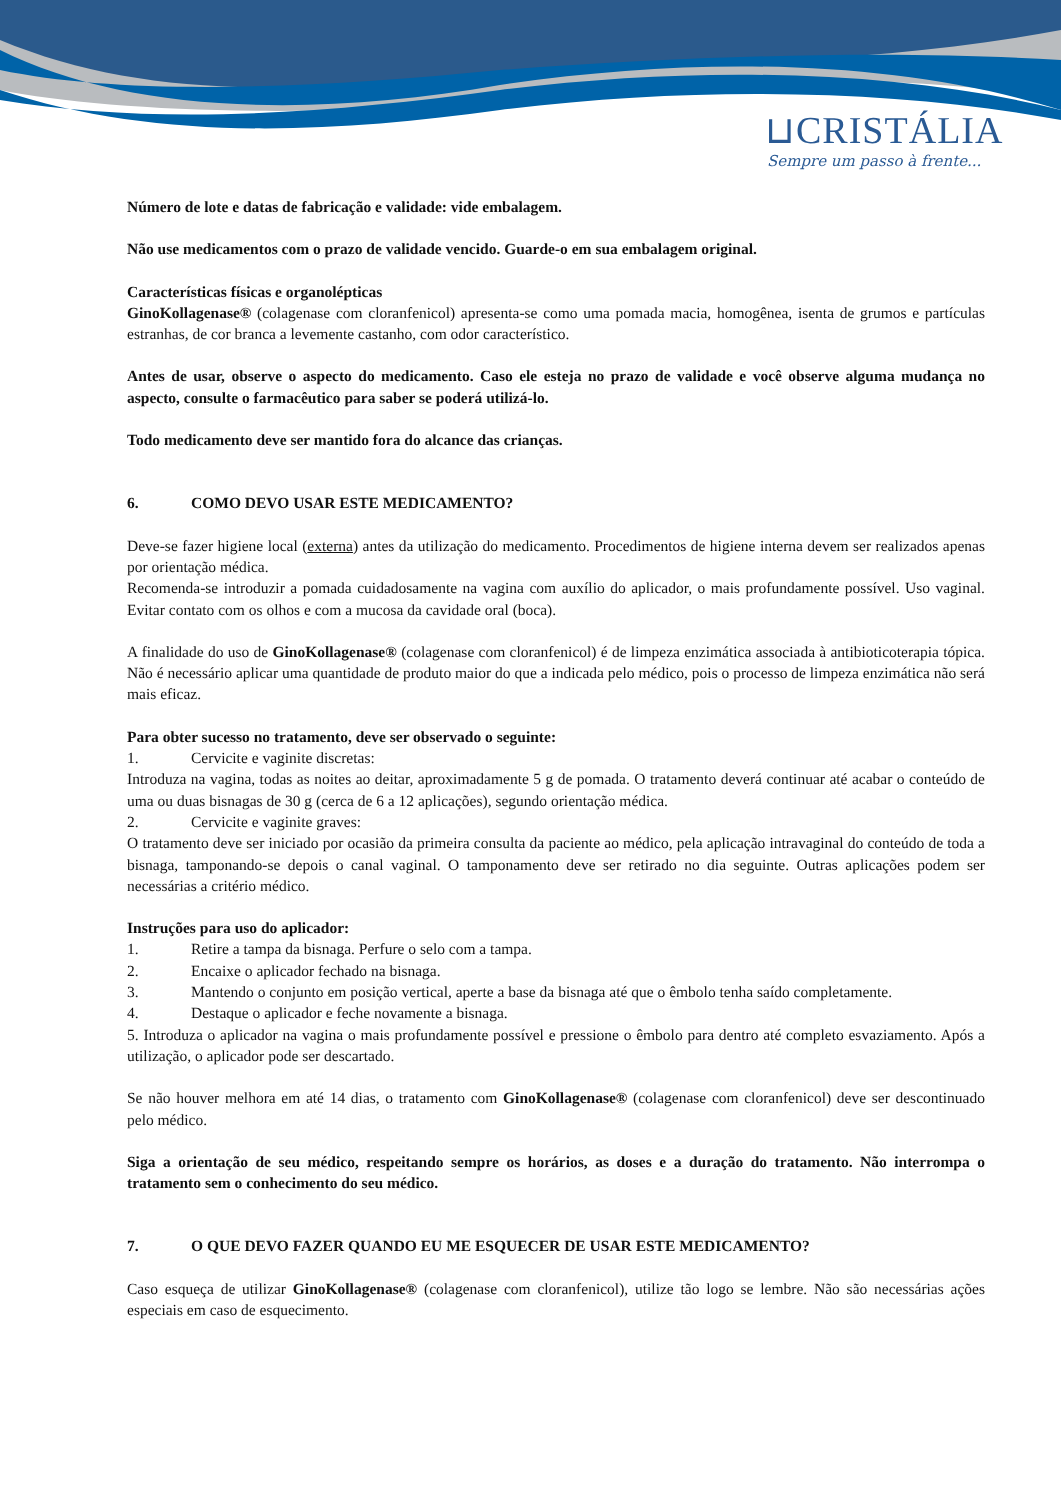⊔CRISTÁLIA
Sempre um passo à frente...
Número de lote e datas de fabricação e validade: vide embalagem.
Não use medicamentos com o prazo de validade vencido. Guarde-o em sua embalagem original.
Características físicas e organolépticas
GinoKollagenase® (colagenase com cloranfenicol) apresenta-se como uma pomada macia, homogênea, isenta de grumos e partículas estranhas, de cor branca a levemente castanho, com odor característico.
Antes de usar, observe o aspecto do medicamento. Caso ele esteja no prazo de validade e você observe alguma mudança no aspecto, consulte o farmacêutico para saber se poderá utilizá-lo.
Todo medicamento deve ser mantido fora do alcance das crianças.
6. COMO DEVO USAR ESTE MEDICAMENTO?
Deve-se fazer higiene local (externa) antes da utilização do medicamento. Procedimentos de higiene interna devem ser realizados apenas por orientação médica.
Recomenda-se introduzir a pomada cuidadosamente na vagina com auxílio do aplicador, o mais profundamente possível. Uso vaginal. Evitar contato com os olhos e com a mucosa da cavidade oral (boca).
A finalidade do uso de GinoKollagenase® (colagenase com cloranfenicol) é de limpeza enzimática associada à antibioticoterapia tópica. Não é necessário aplicar uma quantidade de produto maior do que a indicada pelo médico, pois o processo de limpeza enzimática não será mais eficaz.
Para obter sucesso no tratamento, deve ser observado o seguinte:
1. Cervicite e vaginite discretas:
Introduza na vagina, todas as noites ao deitar, aproximadamente 5 g de pomada. O tratamento deverá continuar até acabar o conteúdo de uma ou duas bisnagas de 30 g (cerca de 6 a 12 aplicações), segundo orientação médica.
2. Cervicite e vaginite graves:
O tratamento deve ser iniciado por ocasião da primeira consulta da paciente ao médico, pela aplicação intravaginal do conteúdo de toda a bisnaga, tamponando-se depois o canal vaginal. O tamponamento deve ser retirado no dia seguinte. Outras aplicações podem ser necessárias a critério médico.
Instruções para uso do aplicador:
1. Retire a tampa da bisnaga. Perfure o selo com a tampa.
2. Encaixe o aplicador fechado na bisnaga.
3. Mantendo o conjunto em posição vertical, aperte a base da bisnaga até que o êmbolo tenha saído completamente.
4. Destaque o aplicador e feche novamente a bisnaga.
5. Introduza o aplicador na vagina o mais profundamente possível e pressione o êmbolo para dentro até completo esvaziamento. Após a utilização, o aplicador pode ser descartado.
Se não houver melhora em até 14 dias, o tratamento com GinoKollagenase® (colagenase com cloranfenicol) deve ser descontinuado pelo médico.
Siga a orientação de seu médico, respeitando sempre os horários, as doses e a duração do tratamento. Não interrompa o tratamento sem o conhecimento do seu médico.
7. O QUE DEVO FAZER QUANDO EU ME ESQUECER DE USAR ESTE MEDICAMENTO?
Caso esqueça de utilizar GinoKollagenase® (colagenase com cloranfenicol), utilize tão logo se lembre. Não são necessárias ações especiais em caso de esquecimento.